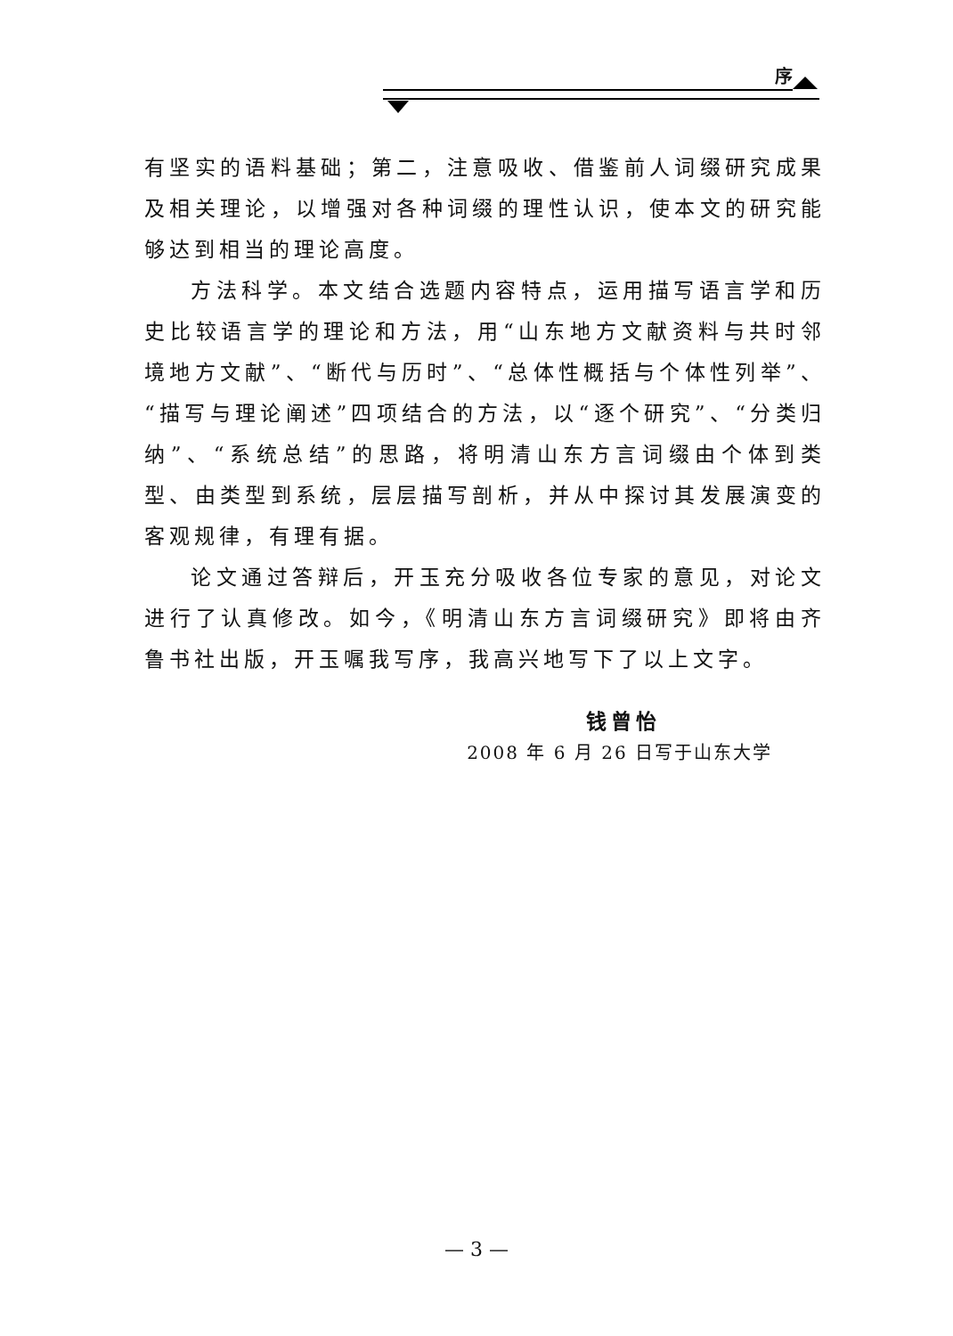序
有坚实的语料基础；第二，注意吸收、借鉴前人词缀研究成果及相关理论，以增强对各种词缀的理性认识，使本文的研究能够达到相当的理论高度。
方法科学。本文结合选题内容特点，运用描写语言学和历史比较语言学的理论和方法，用“山东地方文献资料与共时邻境地方文献”、“断代与历时”、“总体性概括与个体性列举”、“描写与理论阐述”四项结合的方法，以“逐个研究”、“分类归纳”、“系统总结”的思路，将明清山东方言词缀由个体到类型、由类型到系统，层层描写剖析，并从中探讨其发展演变的客观规律，有理有据。
论文通过答辩后，开玉充分吸收各位专家的意见，对论文进行了认真修改。如今，《明清山东方言词缀研究》即将由齐鲁书社出版，开玉嘱我写序，我高兴地写下了以上文字。
钱曾怡
2008 年 6 月 26 日写于山东大学
— 3 —